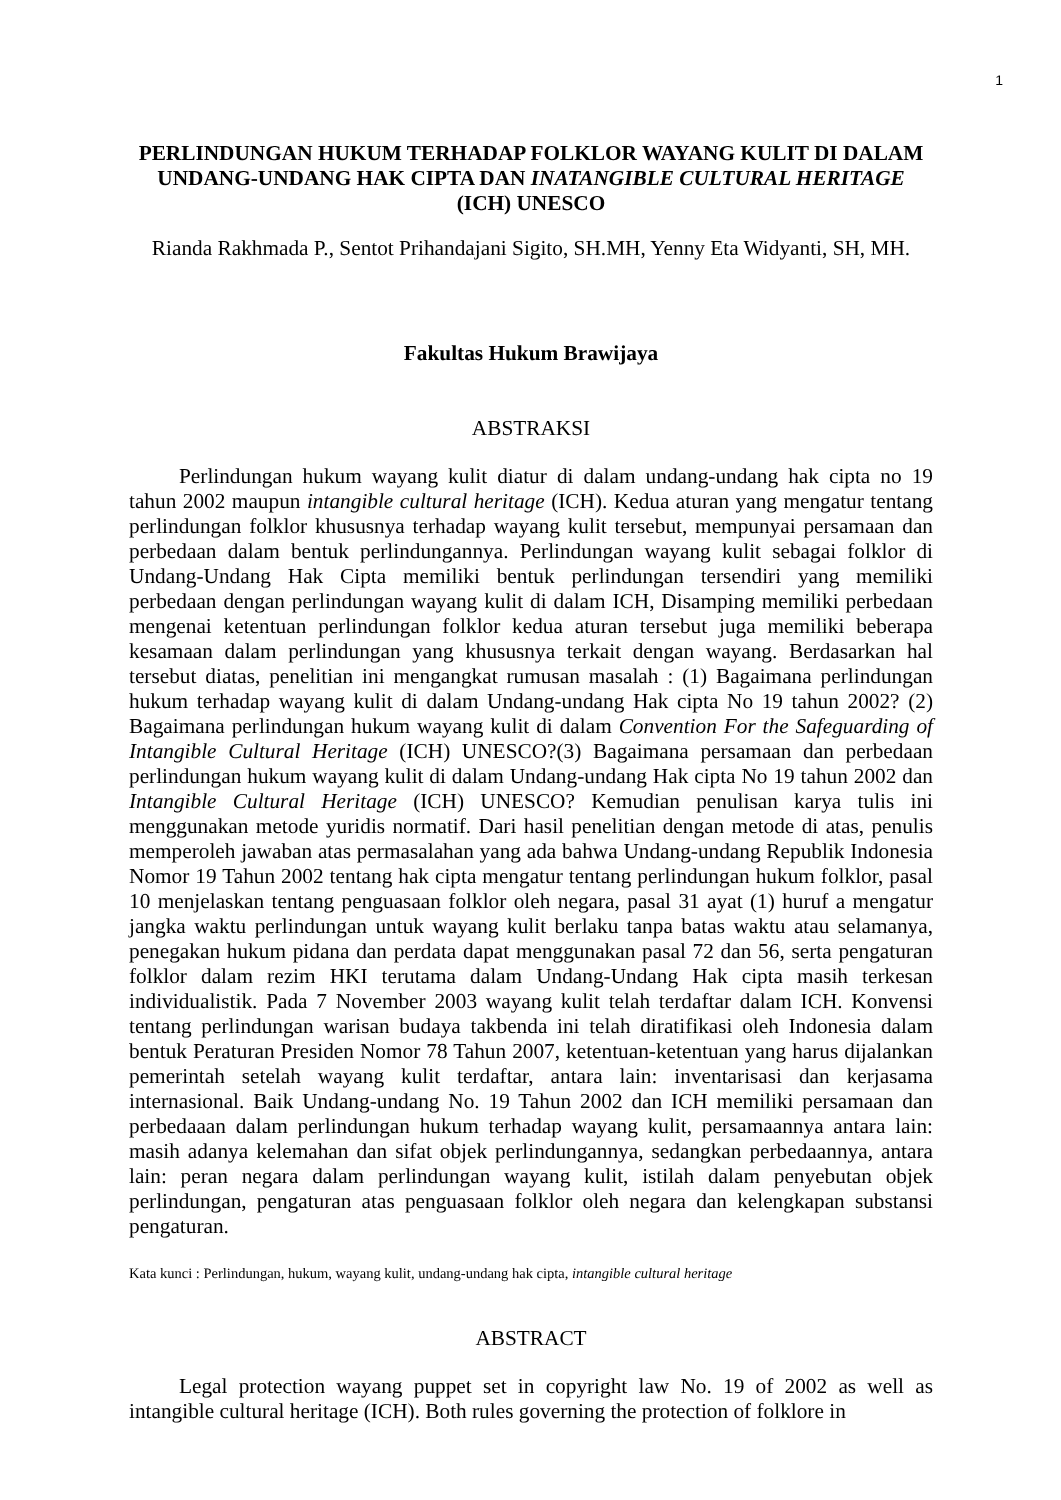1
PERLINDUNGAN HUKUM TERHADAP FOLKLOR WAYANG KULIT DI DALAM UNDANG-UNDANG HAK CIPTA DAN INATANGIBLE CULTURAL HERITAGE (ICH) UNESCO
Rianda Rakhmada P., Sentot Prihandajani Sigito, SH.MH, Yenny Eta Widyanti, SH, MH.
Fakultas Hukum Brawijaya
ABSTRAKSI
Perlindungan hukum wayang kulit diatur di dalam undang-undang hak cipta no 19 tahun 2002 maupun intangible cultural heritage (ICH). Kedua aturan yang mengatur tentang perlindungan folklor khususnya terhadap wayang kulit tersebut, mempunyai persamaan dan perbedaan dalam bentuk perlindungannya. Perlindungan wayang kulit sebagai folklor di Undang-Undang Hak Cipta memiliki bentuk perlindungan tersendiri yang memiliki perbedaan dengan perlindungan wayang kulit di dalam ICH, Disamping memiliki perbedaan mengenai ketentuan perlindungan folklor kedua aturan tersebut juga memiliki beberapa kesamaan dalam perlindungan yang khususnya terkait dengan wayang. Berdasarkan hal tersebut diatas, penelitian ini mengangkat rumusan masalah : (1) Bagaimana perlindungan hukum terhadap wayang kulit di dalam Undang-undang Hak cipta No 19 tahun 2002? (2) Bagaimana perlindungan hukum wayang kulit di dalam Convention For the Safeguarding of Intangible Cultural Heritage (ICH) UNESCO?(3) Bagaimana persamaan dan perbedaan perlindungan hukum wayang kulit di dalam Undang-undang Hak cipta No 19 tahun 2002 dan Intangible Cultural Heritage (ICH) UNESCO? Kemudian penulisan karya tulis ini menggunakan metode yuridis normatif. Dari hasil penelitian dengan metode di atas, penulis memperoleh jawaban atas permasalahan yang ada bahwa Undang-undang Republik Indonesia Nomor 19 Tahun 2002 tentang hak cipta mengatur tentang perlindungan hukum folklor, pasal 10 menjelaskan tentang penguasaan folklor oleh negara, pasal 31 ayat (1) huruf a mengatur jangka waktu perlindungan untuk wayang kulit berlaku tanpa batas waktu atau selamanya, penegakan hukum pidana dan perdata dapat menggunakan pasal 72 dan 56, serta pengaturan folklor dalam rezim HKI terutama dalam Undang-Undang Hak cipta masih terkesan individualistik. Pada 7 November 2003 wayang kulit telah terdaftar dalam ICH. Konvensi tentang perlindungan warisan budaya takbenda ini telah diratifikasi oleh Indonesia dalam bentuk Peraturan Presiden Nomor 78 Tahun 2007, ketentuan-ketentuan yang harus dijalankan pemerintah setelah wayang kulit terdaftar, antara lain: inventarisasi dan kerjasama internasional. Baik Undang-undang No. 19 Tahun 2002 dan ICH memiliki persamaan dan perbedaaan dalam perlindungan hukum terhadap wayang kulit, persamaannya antara lain: masih adanya kelemahan dan sifat objek perlindungannya, sedangkan perbedaannya, antara lain: peran negara dalam perlindungan wayang kulit, istilah dalam penyebutan objek perlindungan, pengaturan atas penguasaan folklor oleh negara dan kelengkapan substansi pengaturan.
Kata kunci : Perlindungan, hukum, wayang kulit, undang-undang hak cipta, intangible cultural heritage
ABSTRACT
Legal protection wayang puppet set in copyright law No. 19 of 2002 as well as intangible cultural heritage (ICH). Both rules governing the protection of folklore in